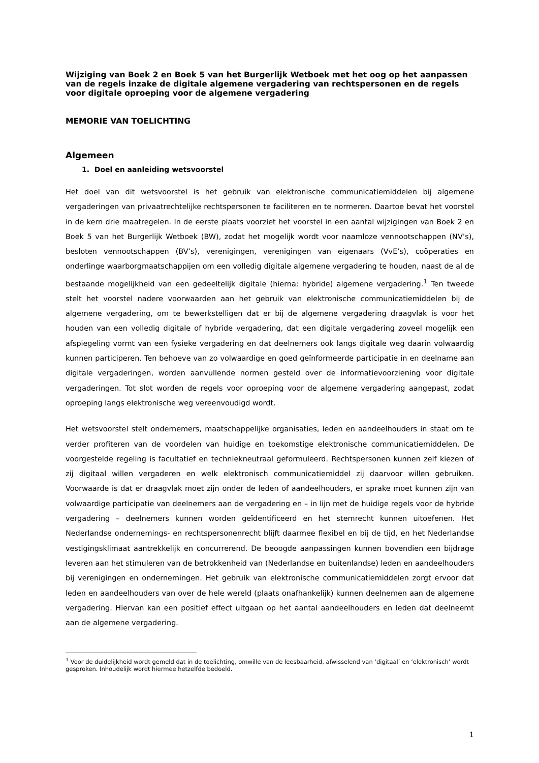Wijziging van Boek 2 en Boek 5 van het Burgerlijk Wetboek met het oog op het aanpassen van de regels inzake de digitale algemene vergadering van rechtspersonen en de regels voor digitale oproeping voor de algemene vergadering
MEMORIE VAN TOELICHTING
Algemeen
1. Doel en aanleiding wetsvoorstel
Het doel van dit wetsvoorstel is het gebruik van elektronische communicatiemiddelen bij algemene vergaderingen van privaatrechtelijke rechtspersonen te faciliteren en te normeren. Daartoe bevat het voorstel in de kern drie maatregelen. In de eerste plaats voorziet het voorstel in een aantal wijzigingen van Boek 2 en Boek 5 van het Burgerlijk Wetboek (BW), zodat het mogelijk wordt voor naamloze vennootschappen (NV’s), besloten vennootschappen (BV’s), verenigingen, verenigingen van eigenaars (VvE’s), coöperaties en onderlinge waarborgmaatschappijen om een volledig digitale algemene vergadering te houden, naast de al de bestaande mogelijkheid van een gedeeltelijk digitale (hierna: hybride) algemene vergadering.<sup>1</sup> Ten tweede stelt het voorstel nadere voorwaarden aan het gebruik van elektronische communicatiemiddelen bij de algemene vergadering, om te bewerkstelligen dat er bij de algemene vergadering draagvlak is voor het houden van een volledig digitale of hybride vergadering, dat een digitale vergadering zoveel mogelijk een afspiegeling vormt van een fysieke vergadering en dat deelnemers ook langs digitale weg daarin volwaardig kunnen participeren. Ten behoeve van zo volwaardige en goed geïnformeerde participatie in en deelname aan digitale vergaderingen, worden aanvullende normen gesteld over de informatievoorziening voor digitale vergaderingen. Tot slot worden de regels voor oproeping voor de algemene vergadering aangepast, zodat oproeping langs elektronische weg vereenvoudigd wordt.
Het wetsvoorstel stelt ondernemers, maatschappelijke organisaties, leden en aandeelhouders in staat om te verder profiteren van de voordelen van huidige en toekomstige elektronische communicatiemiddelen. De voorgestelde regeling is facultatief en techniekneutraal geformuleerd. Rechtspersonen kunnen zelf kiezen of zij digitaal willen vergaderen en welk elektronisch communicatiemiddel zij daarvoor willen gebruiken. Voorwaarde is dat er draagvlak moet zijn onder de leden of aandeelhouders, er sprake moet kunnen zijn van volwaardige participatie van deelnemers aan de vergadering en – in lijn met de huidige regels voor de hybride vergadering – deelnemers kunnen worden geïdentificeerd en het stemrecht kunnen uitoefenen. Het Nederlandse ondernemings- en rechtspersonenrecht blijft daarmee flexibel en bij de tijd, en het Nederlandse vestigingsklimaat aantrekkelijk en concurrerend. De beoogde aanpassingen kunnen bovendien een bijdrage leveren aan het stimuleren van de betrokkenheid van (Nederlandse en buitenlandse) leden en aandeelhouders bij verenigingen en ondernemingen. Het gebruik van elektronische communicatiemiddelen zorgt ervoor dat leden en aandeelhouders van over de hele wereld (plaats onafhankelijk) kunnen deelnemen aan de algemene vergadering. Hiervan kan een positief effect uitgaan op het aantal aandeelhouders en leden dat deelneemt aan de algemene vergadering.
<sup>1</sup> Voor de duidelijkheid wordt gemeld dat in de toelichting, omwille van de leesbaarheid, afwisselend van ‘digitaal’ en ‘elektronisch’ wordt gesproken. Inhoudelijk wordt hiermee hetzelfde bedoeld.
1